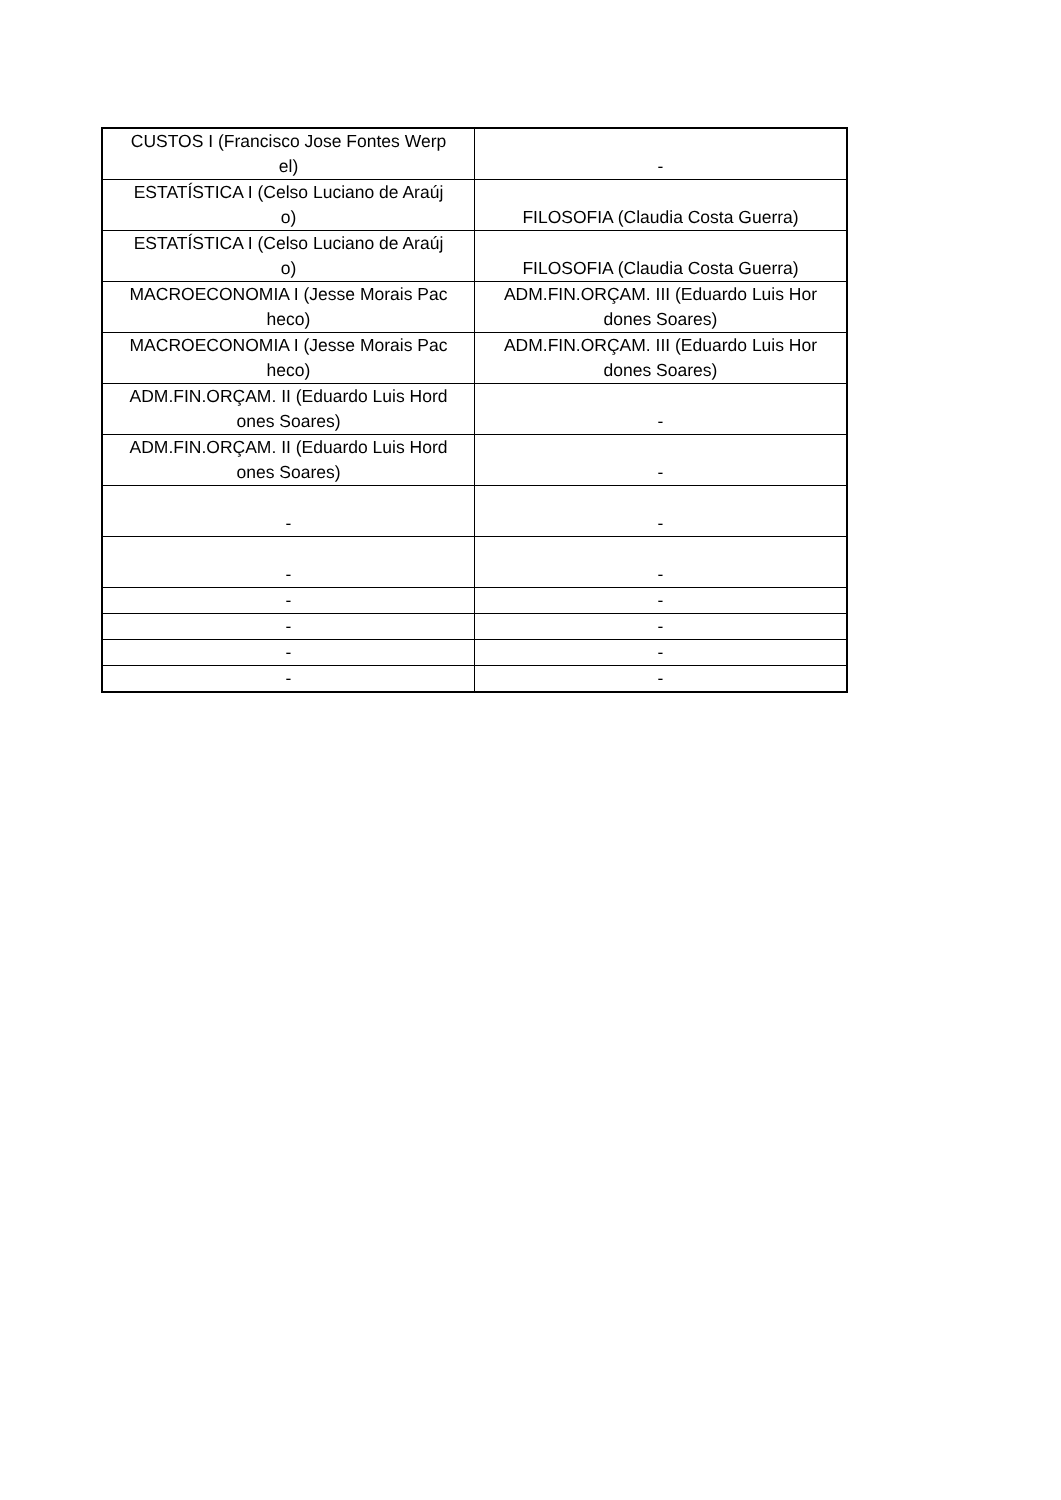| CUSTOS I (Francisco Jose Fontes Werp el) | - |
| ESTATÍSTICA I (Celso Luciano de Araúj o) | FILOSOFIA (Claudia Costa Guerra) |
| ESTATÍSTICA I (Celso Luciano de Araúj o) | FILOSOFIA (Claudia Costa Guerra) |
| MACROECONOMIA I (Jesse Morais Pac heco) | ADM.FIN.ORÇAM. III (Eduardo Luis Hor dones Soares) |
| MACROECONOMIA I (Jesse Morais Pac heco) | ADM.FIN.ORÇAM. III (Eduardo Luis Hor dones Soares) |
| ADM.FIN.ORÇAM. II (Eduardo Luis Hord ones Soares) | - |
| ADM.FIN.ORÇAM. II (Eduardo Luis Hord ones Soares) | - |
| - | - |
| - | - |
| - | - |
| - | - |
| - | - |
| - | - |